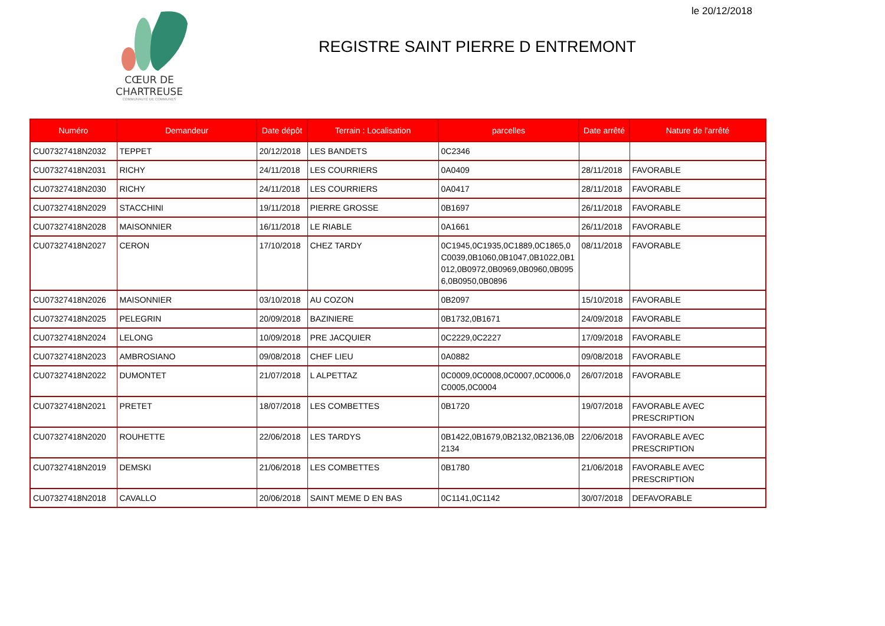le 20/12/2018
CŒUR DE CHARTREUSE
COMMUNAUTÉ DE COMMUNES
REGISTRE SAINT PIERRE D ENTREMONT
| Numéro | Demandeur | Date dépôt | Terrain : Localisation | parcelles | Date arrêté | Nature de l'arrêté |
| --- | --- | --- | --- | --- | --- | --- |
| CU07327418N2032 | TEPPET | 20/12/2018 | LES BANDETS | 0C2346 | | |
| CU07327418N2031 | RICHY | 24/11/2018 | LES COURRIERS | 0A0409 | 28/11/2018 | FAVORABLE |
| CU07327418N2030 | RICHY | 24/11/2018 | LES COURRIERS | 0A0417 | 28/11/2018 | FAVORABLE |
| CU07327418N2029 | STACCHINI | 19/11/2018 | PIERRE GROSSE | 0B1697 | 26/11/2018 | FAVORABLE |
| CU07327418N2028 | MAISONNIER | 16/11/2018 | LE RIABLE | 0A1661 | 26/11/2018 | FAVORABLE |
| CU07327418N2027 | CERON | 17/10/2018 | CHEZ TARDY | 0C1945,0C1935,0C1889,0C1865,0 C0039,0B1060,0B1047,0B1022,0B1 012,0B0972,0B0969,0B0960,0B095 6,0B0950,0B0896 | 08/11/2018 | FAVORABLE |
| CU07327418N2026 | MAISONNIER | 03/10/2018 | AU COZON | 0B2097 | 15/10/2018 | FAVORABLE |
| CU07327418N2025 | PELEGRIN | 20/09/2018 | BAZINIERE | 0B1732,0B1671 | 24/09/2018 | FAVORABLE |
| CU07327418N2024 | LELONG | 10/09/2018 | PRE JACQUIER | 0C2229,0C2227 | 17/09/2018 | FAVORABLE |
| CU07327418N2023 | AMBROSIANO | 09/08/2018 | CHEF LIEU | 0A0882 | 09/08/2018 | FAVORABLE |
| CU07327418N2022 | DUMONTET | 21/07/2018 | L ALPETTAZ | 0C0009,0C0008,0C0007,0C0006,0 C0005,0C0004 | 26/07/2018 | FAVORABLE |
| CU07327418N2021 | PRETET | 18/07/2018 | LES COMBETTES | 0B1720 | 19/07/2018 | FAVORABLE AVEC PRESCRIPTION |
| CU07327418N2020 | ROUHETTE | 22/06/2018 | LES TARDYS | 0B1422,0B1679,0B2132,0B2136,0B 2134 | 22/06/2018 | FAVORABLE AVEC PRESCRIPTION |
| CU07327418N2019 | DEMSKI | 21/06/2018 | LES COMBETTES | 0B1780 | 21/06/2018 | FAVORABLE AVEC PRESCRIPTION |
| CU07327418N2018 | CAVALLO | 20/06/2018 | SAINT MEME D EN BAS | 0C1141,0C1142 | 30/07/2018 | DEFAVORABLE |